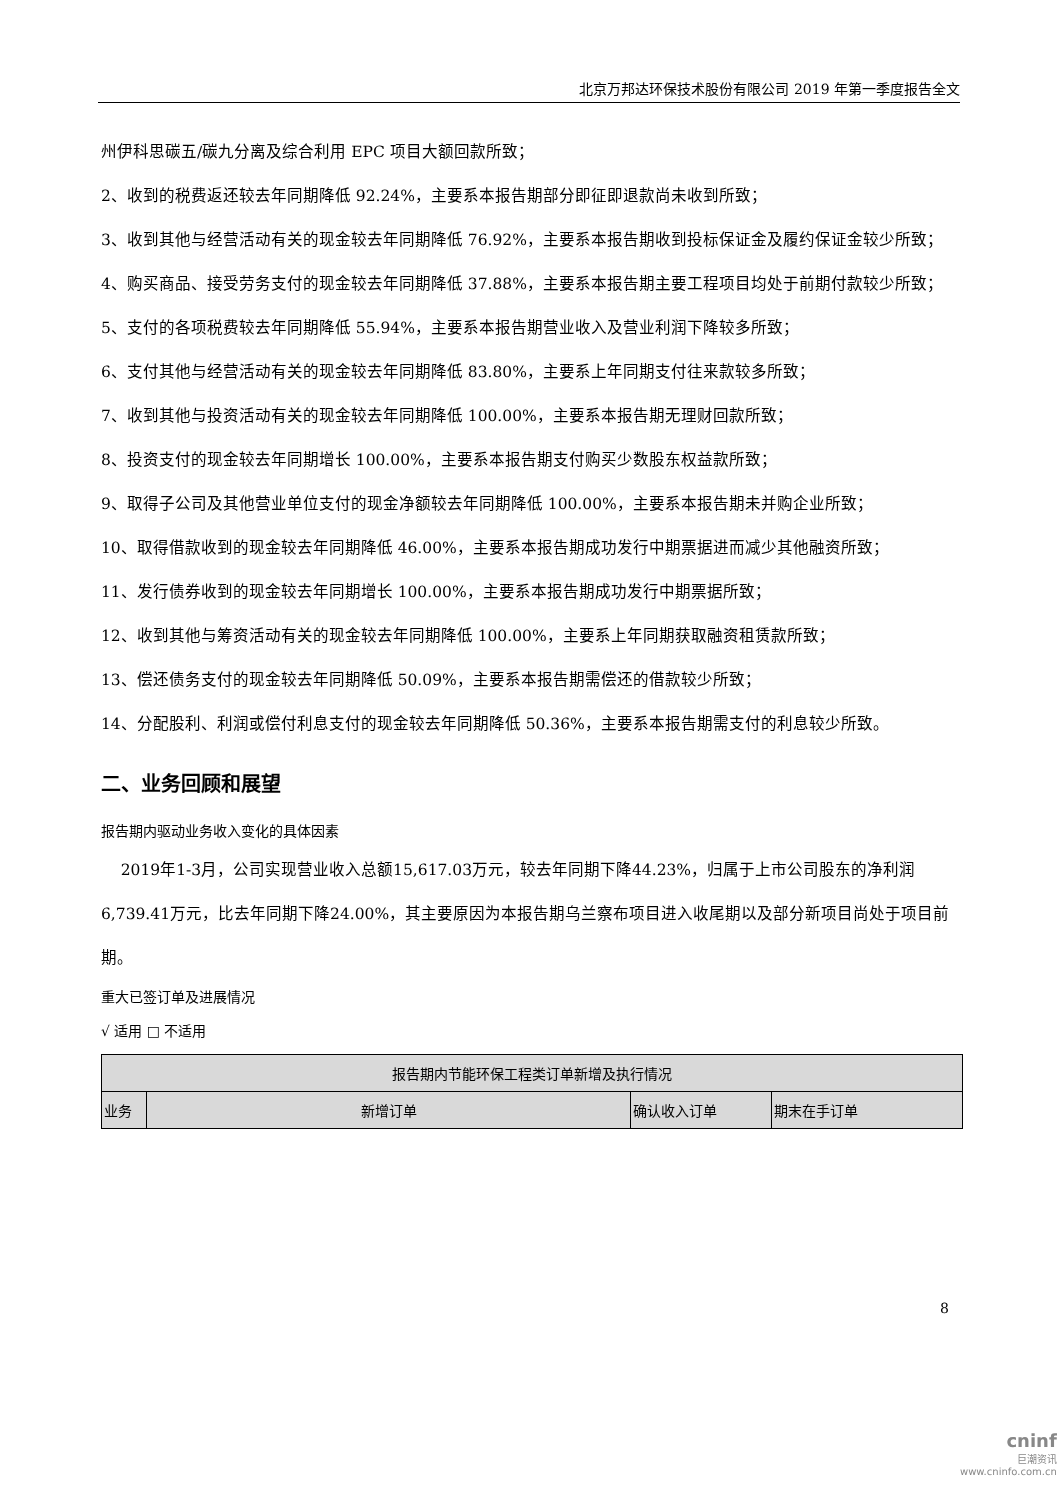北京万邦达环保技术股份有限公司 2019 年第一季度报告全文
州伊科思碳五/碳九分离及综合利用 EPC 项目大额回款所致；
2、收到的税费返还较去年同期降低 92.24%，主要系本报告期部分即征即退款尚未收到所致；
3、收到其他与经营活动有关的现金较去年同期降低 76.92%，主要系本报告期收到投标保证金及履约保证金较少所致；
4、购买商品、接受劳务支付的现金较去年同期降低 37.88%，主要系本报告期主要工程项目均处于前期付款较少所致；
5、支付的各项税费较去年同期降低 55.94%，主要系本报告期营业收入及营业利润下降较多所致；
6、支付其他与经营活动有关的现金较去年同期降低 83.80%，主要系上年同期支付往来款较多所致；
7、收到其他与投资活动有关的现金较去年同期降低 100.00%，主要系本报告期无理财回款所致；
8、投资支付的现金较去年同期增长 100.00%，主要系本报告期支付购买少数股东权益款所致；
9、取得子公司及其他营业单位支付的现金净额较去年同期降低 100.00%，主要系本报告期未并购企业所致；
10、取得借款收到的现金较去年同期降低 46.00%，主要系本报告期成功发行中期票据进而减少其他融资所致；
11、发行债券收到的现金较去年同期增长 100.00%，主要系本报告期成功发行中期票据所致；
12、收到其他与筹资活动有关的现金较去年同期降低 100.00%，主要系上年同期获取融资租赁款所致；
13、偿还债务支付的现金较去年同期降低 50.09%，主要系本报告期需偿还的借款较少所致；
14、分配股利、利润或偿付利息支付的现金较去年同期降低 50.36%，主要系本报告期需支付的利息较少所致。
二、业务回顾和展望
报告期内驱动业务收入变化的具体因素
2019年1-3月，公司实现营业收入总额15,617.03万元，较去年同期下降44.23%，归属于上市公司股东的净利润6,739.41万元，比去年同期下降24.00%，其主要原因为本报告期乌兰察布项目进入收尾期以及部分新项目尚处于项目前期。
重大已签订单及进展情况
√ 适用 □ 不适用
| 报告期内节能环保工程类订单新增及执行情况 | | | |
| 业务 | 新增订单 | 确认收入订单 | 期末在手订单 |
8
cninf
巨潮资讯
www.cninfo.com.cn